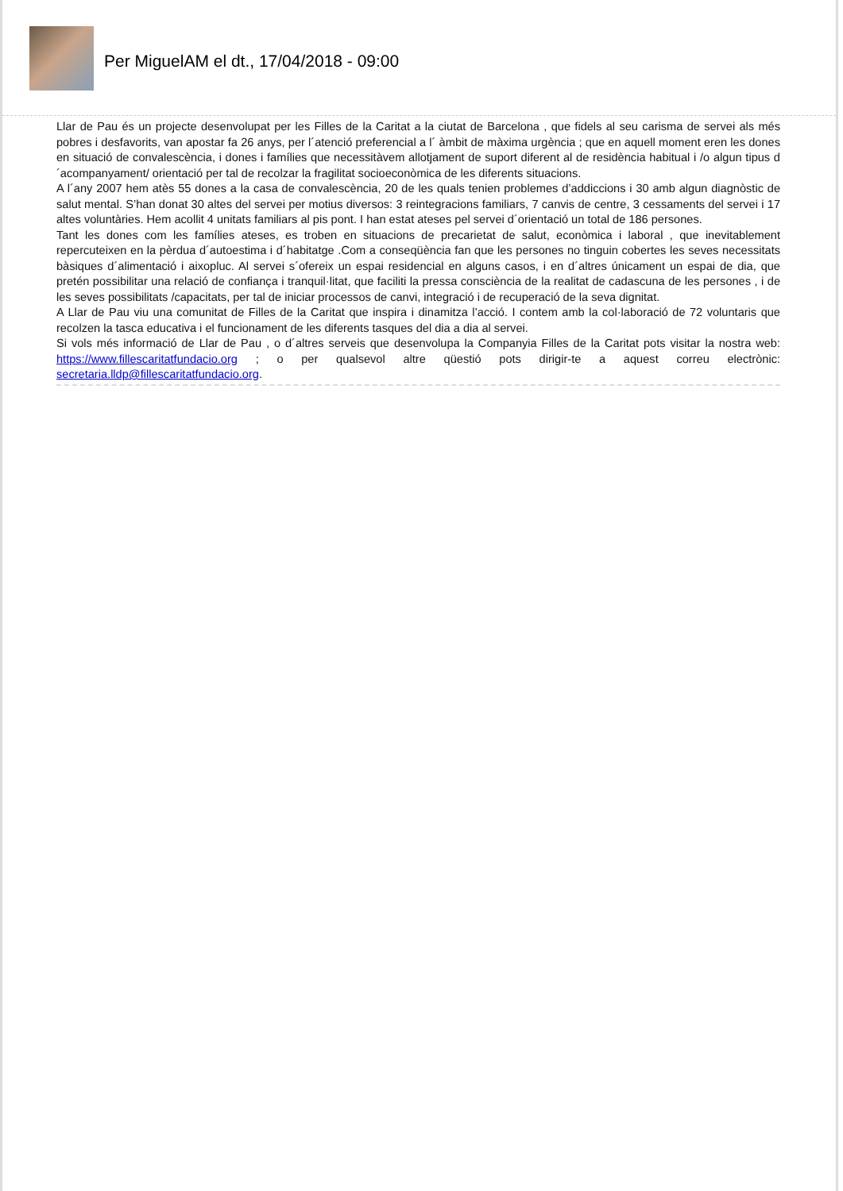Per MiguelAM el dt., 17/04/2018 - 09:00
Llar de Pau és un projecte desenvolupat per les Filles de la Caritat a la ciutat de Barcelona , que fidels al seu carisma de servei als més pobres i desfavorits, van apostar fa 26 anys, per l´atenció preferencial a l´ àmbit de màxima urgència ; que en aquell moment eren les dones en situació de convalescència, i dones i famílies que necessitàvem allotjament de suport diferent al de residència habitual i /o algun tipus d´acompanyament/ orientació per tal de recolzar la fragilitat socioeconòmica de les diferents situacions.
A l´any 2007 hem atès 55 dones a la casa de convalescència, 20 de les quals tenien problemes d’addiccions i 30 amb algun diagnòstic de salut mental. S’han donat 30 altes del servei per motius diversos: 3 reintegracions familiars, 7 canvis de centre, 3 cessaments del servei i 17 altes voluntàries. Hem acollit 4 unitats familiars al pis pont. I han estat ateses pel servei d´orientació un total de 186 persones.
Tant les dones com les famílies ateses, es troben en situacions de precarietat de salut, econòmica i laboral , que inevitablement repercuteixen en la pèrdua d´autoestima i d´habitatge .Com a conseqüència fan que les persones no tinguin cobertes les seves necessitats bàsiques d´alimentació i aixopluc. Al servei s´ofereix un espai residencial en alguns casos, i en d´altres únicament un espai de dia, que pretén possibilitar una relació de confiança i tranquil·litat, que faciliti la pressa consciència de la realitat de cadascuna de les persones , i de les seves possibilitats /capacitats, per tal de iniciar processos de canvi, integració i de recuperació de la seva dignitat.
A Llar de Pau viu una comunitat de Filles de la Caritat que inspira i dinamitza l’acció. I contem amb la col·laboració de 72 voluntaris que recolzen la tasca educativa i el funcionament de les diferents tasques del dia a dia al servei.
Si vols més informació de Llar de Pau , o d´altres serveis que desenvolupa la Companyia Filles de la Caritat pots visitar la nostra web: https://www.fillescaritatfundacio.org ; o per qualsevol altre qüestió pots dirigir-te a aquest correu electrònic: secretaria.lldp@fillescaritatfundacio.org.